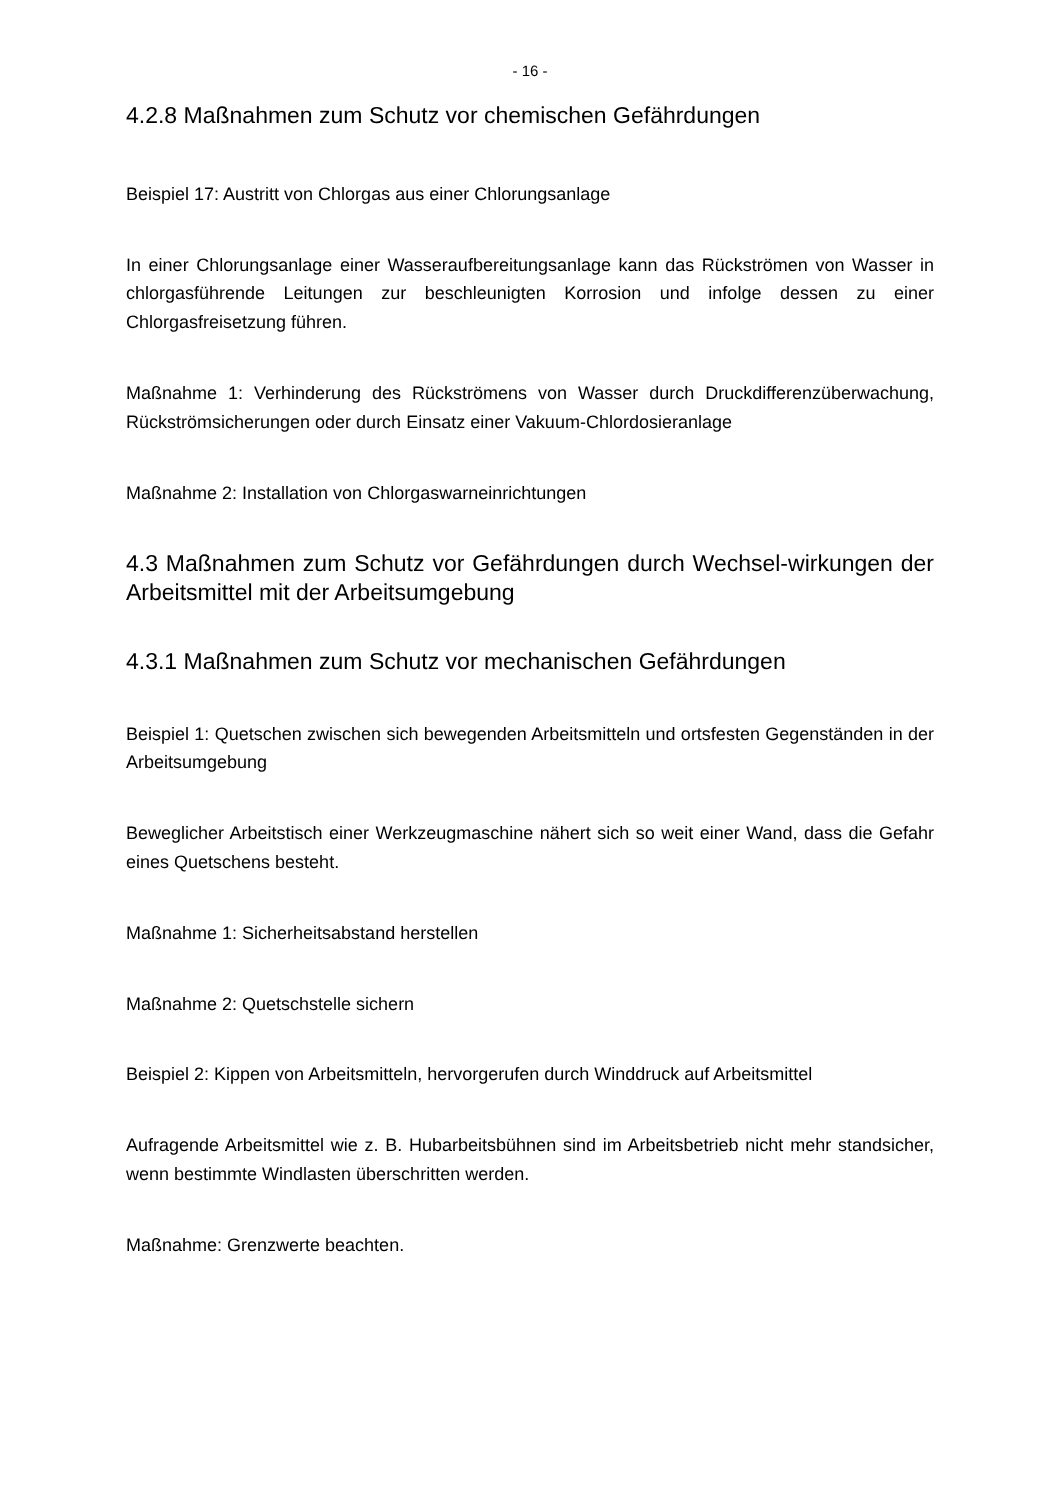- 16 -
4.2.8 Maßnahmen zum Schutz vor chemischen Gefährdungen
Beispiel 17: Austritt von Chlorgas aus einer Chlorungsanlage
In einer Chlorungsanlage einer Wasseraufbereitungsanlage kann das Rückströmen von Wasser in chlorgasführende Leitungen zur beschleunigten Korrosion und infolge dessen zu einer Chlorgasfreisetzung führen.
Maßnahme 1: Verhinderung des Rückströmens von Wasser durch Druckdifferenzüberwachung, Rückströmsicherungen oder durch Einsatz einer Vakuum-Chlordosieranlage
Maßnahme 2: Installation von Chlorgaswarneinrichtungen
4.3 Maßnahmen zum Schutz vor Gefährdungen durch Wechsel-wirkungen der Arbeitsmittel mit der Arbeitsumgebung
4.3.1 Maßnahmen zum Schutz vor mechanischen Gefährdungen
Beispiel 1: Quetschen zwischen sich bewegenden Arbeitsmitteln und ortsfesten Gegenständen in der Arbeitsumgebung
Beweglicher Arbeitstisch einer Werkzeugmaschine nähert sich so weit einer Wand, dass die Gefahr eines Quetschens besteht.
Maßnahme 1: Sicherheitsabstand herstellen
Maßnahme 2: Quetschstelle sichern
Beispiel 2: Kippen von Arbeitsmitteln, hervorgerufen durch Winddruck auf Arbeitsmittel
Aufragende Arbeitsmittel wie z. B. Hubarbeitsbühnen sind im Arbeitsbetrieb nicht mehr standsicher, wenn bestimmte Windlasten überschritten werden.
Maßnahme: Grenzwerte beachten.